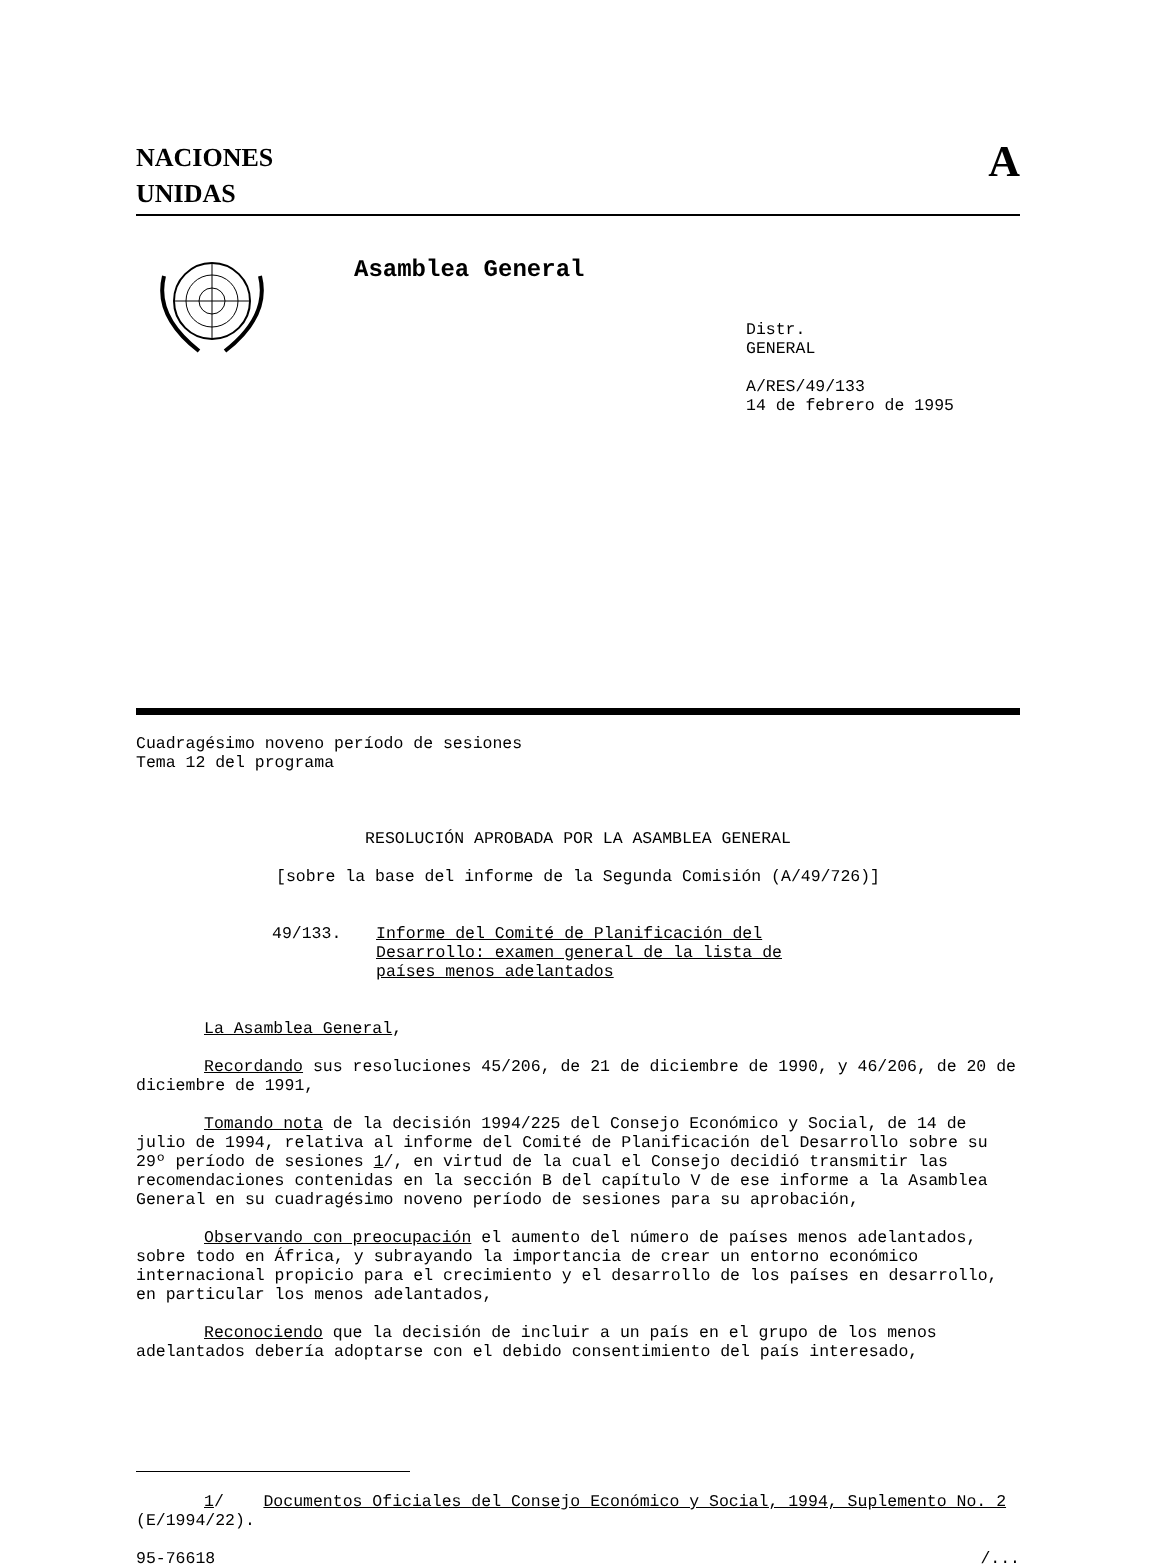NACIONES
UNIDAS
A
Asamblea General
Distr.
GENERAL
A/RES/49/133
14 de febrero de 1995
Cuadragésimo noveno período de sesiones
Tema 12 del programa
RESOLUCIÓN APROBADA POR LA ASAMBLEA GENERAL
[sobre la base del informe de la Segunda Comisión (A/49/726)]
49/133. Informe del Comité de Planificación del
Desarrollo: examen general de la lista de
países menos adelantados
La Asamblea General,
Recordando sus resoluciones 45/206, de 21 de diciembre de 1990, y 46/206, de 20 de diciembre de 1991,
Tomando nota de la decisión 1994/225 del Consejo Económico y Social, de 14 de julio de 1994, relativa al informe del Comité de Planificación del Desarrollo sobre su 29º período de sesiones 1/, en virtud de la cual el Consejo decidió transmitir las recomendaciones contenidas en la sección B del capítulo V de ese informe a la Asamblea General en su cuadragésimo noveno período de sesiones para su aprobación,
Observando con preocupación el aumento del número de países menos adelantados, sobre todo en África, y subrayando la importancia de crear un entorno económico internacional propicio para el crecimiento y el desarrollo de los países en desarrollo, en particular los menos adelantados,
Reconociendo que la decisión de incluir a un país en el grupo de los menos adelantados debería adoptarse con el debido consentimiento del país interesado,
1/ Documentos Oficiales del Consejo Económico y Social, 1994, Suplemento No. 2 (E/1994/22).
95-76618 /...